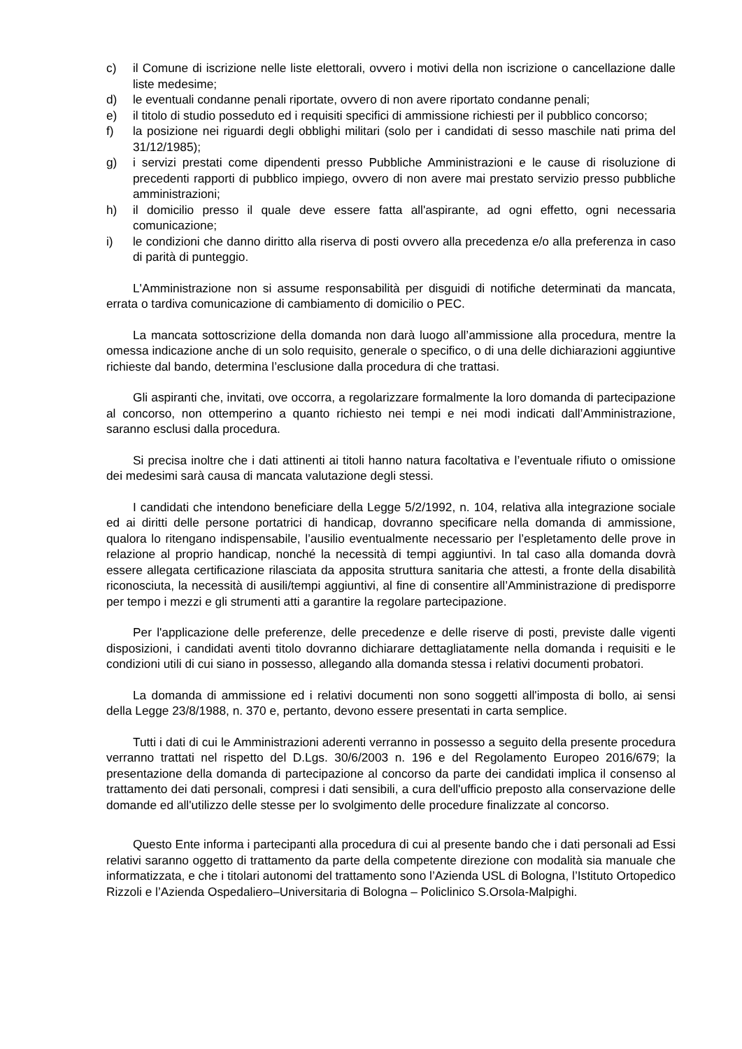c) il Comune di iscrizione nelle liste elettorali, ovvero i motivi della non iscrizione o cancellazione dalle liste medesime;
d) le eventuali condanne penali riportate, ovvero di non avere riportato condanne penali;
e) il titolo di studio posseduto ed i requisiti specifici di ammissione richiesti per il pubblico concorso;
f) la posizione nei riguardi degli obblighi militari (solo per i candidati di sesso maschile nati prima del 31/12/1985);
g) i servizi prestati come dipendenti presso Pubbliche Amministrazioni e le cause di risoluzione di precedenti rapporti di pubblico impiego, ovvero di non avere mai prestato servizio presso pubbliche amministrazioni;
h) il domicilio presso il quale deve essere fatta all'aspirante, ad ogni effetto, ogni necessaria comunicazione;
i) le condizioni che danno diritto alla riserva di posti ovvero alla precedenza e/o alla preferenza in caso di parità di punteggio.
L'Amministrazione non si assume responsabilità per disguidi di notifiche determinati da mancata, errata o tardiva comunicazione di cambiamento di domicilio o PEC.
La mancata sottoscrizione della domanda non darà luogo all’ammissione alla procedura, mentre la omessa indicazione anche di un solo requisito, generale o specifico, o di una delle dichiarazioni aggiuntive richieste dal bando, determina l’esclusione dalla procedura di che trattasi.
Gli aspiranti che, invitati, ove occorra, a regolarizzare formalmente la loro domanda di partecipazione al concorso, non ottemperino a quanto richiesto nei tempi e nei modi indicati dall’Amministrazione, saranno esclusi dalla procedura.
Si precisa inoltre che i dati attinenti ai titoli hanno natura facoltativa e l’eventuale rifiuto o omissione dei medesimi sarà causa di mancata valutazione degli stessi.
I candidati che intendono beneficiare della Legge 5/2/1992, n. 104, relativa alla integrazione sociale ed ai diritti delle persone portatrici di handicap, dovranno specificare nella domanda di ammissione, qualora lo ritengano indispensabile, l’ausilio eventualmente necessario per l’espletamento delle prove in relazione al proprio handicap, nonché la necessità di tempi aggiuntivi. In tal caso alla domanda dovrà essere allegata certificazione rilasciata da apposita struttura sanitaria che attesti, a fronte della disabilità riconosciuta, la necessità di ausili/tempi aggiuntivi, al fine di consentire all’Amministrazione di predisporre per tempo i mezzi e gli strumenti atti a garantire la regolare partecipazione.
Per l'applicazione delle preferenze, delle precedenze e delle riserve di posti, previste dalle vigenti disposizioni, i candidati aventi titolo dovranno dichiarare dettagliatamente nella domanda i requisiti e le condizioni utili di cui siano in possesso, allegando alla domanda stessa i relativi documenti probatori.
La domanda di ammissione ed i relativi documenti non sono soggetti all'imposta di bollo, ai sensi della Legge 23/8/1988, n. 370 e, pertanto, devono essere presentati in carta semplice.
Tutti i dati di cui le Amministrazioni aderenti verranno in possesso a seguito della presente procedura verranno trattati nel rispetto del D.Lgs. 30/6/2003 n. 196 e del Regolamento Europeo 2016/679; la presentazione della domanda di partecipazione al concorso da parte dei candidati implica il consenso al trattamento dei dati personali, compresi i dati sensibili, a cura dell'ufficio preposto alla conservazione delle domande ed all'utilizzo delle stesse per lo svolgimento delle procedure finalizzate al concorso.
Questo Ente informa i partecipanti alla procedura di cui al presente bando che i dati personali ad Essi relativi saranno oggetto di trattamento da parte della competente direzione con modalità sia manuale che informatizzata, e che i titolari autonomi del trattamento sono l’Azienda USL di Bologna, l’Istituto Ortopedico Rizzoli e l’Azienda Ospedaliero–Universitaria di Bologna – Policlinico S.Orsola-Malpighi.